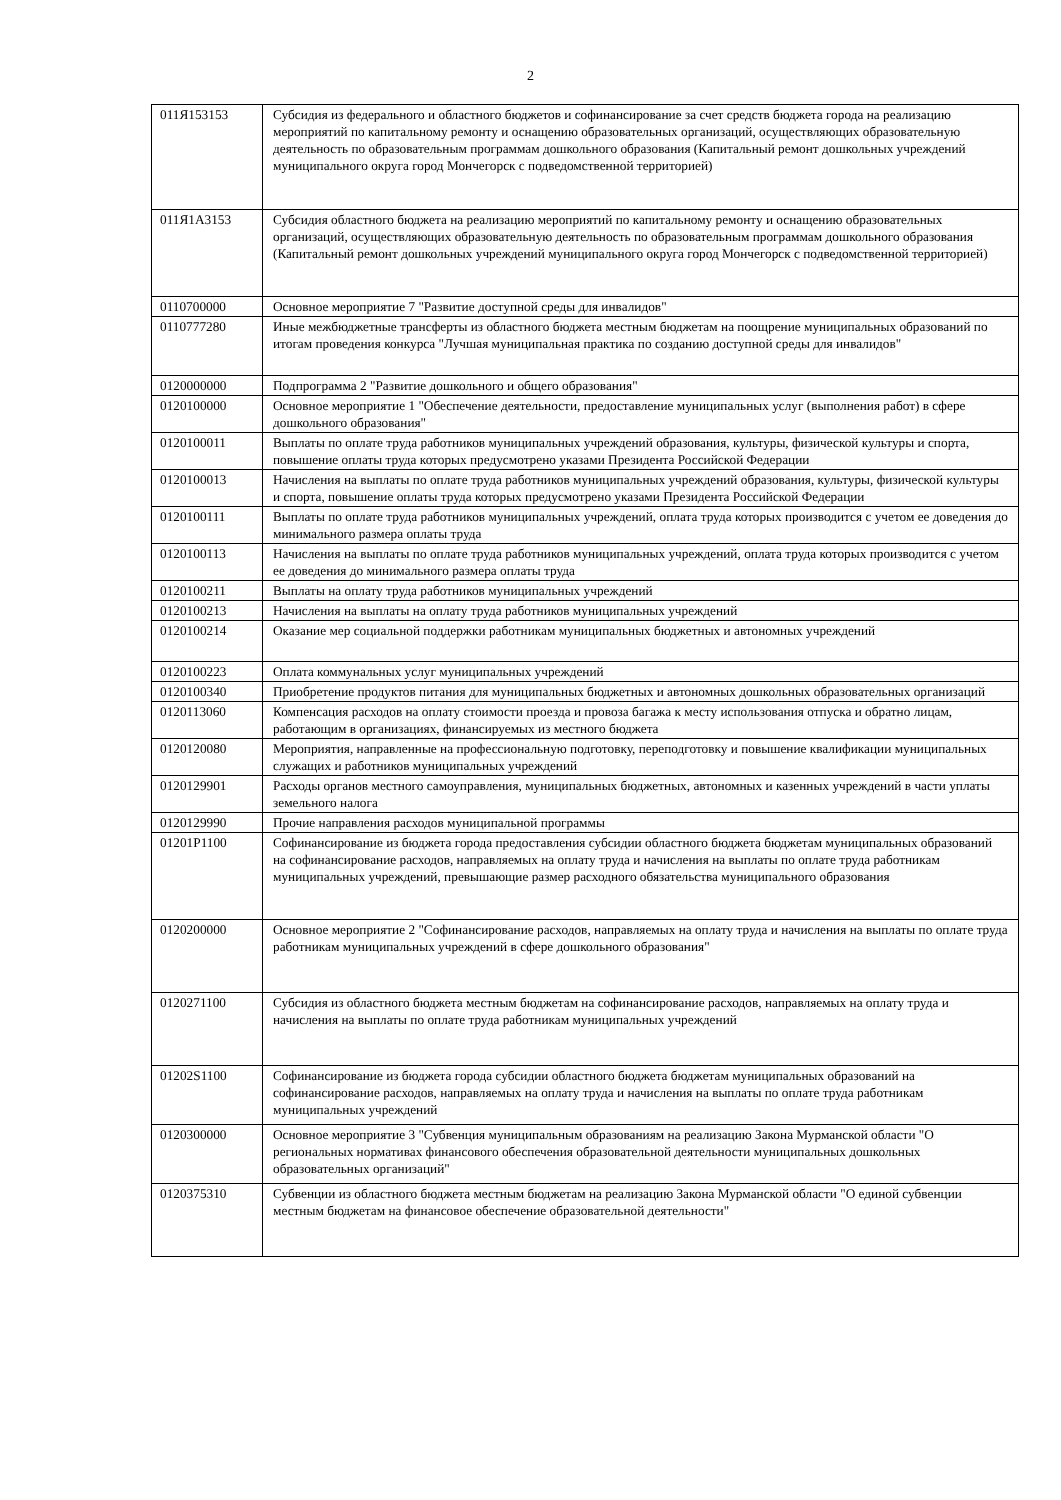2
| 011Я153153 | Субсидия из федерального и областного бюджетов и софинансирование за счет средств бюджета города на реализацию мероприятий по капитальному ремонту и оснащению образовательных организаций, осуществляющих образовательную деятельность по образовательным программам дошкольного образования (Капитальный ремонт дошкольных учреждений муниципального округа город Мончегорск с подведомственной территорией) |
| 011Я1А3153 | Субсидия областного бюджета на реализацию мероприятий по капитальному ремонту и оснащению образовательных организаций, осуществляющих образовательную деятельность по образовательным программам дошкольного образования (Капитальный ремонт дошкольных учреждений муниципального округа город Мончегорск с подведомственной территорией) |
| 0110700000 | Основное мероприятие 7 "Развитие доступной среды для инвалидов" |
| 0110777280 | Иные межбюджетные трансферты из областного бюджета местным бюджетам на поощрение муниципальных образований по итогам проведения конкурса "Лучшая муниципальная практика по созданию доступной среды для инвалидов" |
| 0120000000 | Подпрограмма 2 "Развитие дошкольного и общего образования" |
| 0120100000 | Основное мероприятие 1 "Обеспечение деятельности, предоставление муниципальных услуг (выполнения работ) в сфере дошкольного образования" |
| 0120100011 | Выплаты по оплате труда работников муниципальных учреждений образования, культуры, физической культуры и спорта, повышение оплаты труда которых предусмотрено указами Президента Российской Федерации |
| 0120100013 | Начисления на выплаты по оплате труда работников муниципальных учреждений образования, культуры, физической культуры и спорта, повышение оплаты труда которых предусмотрено указами Президента Российской Федерации |
| 0120100111 | Выплаты по оплате труда работников муниципальных учреждений, оплата труда которых производится с учетом ее доведения до минимального размера оплаты труда |
| 0120100113 | Начисления на выплаты по оплате труда работников муниципальных учреждений, оплата труда которых производится с учетом ее доведения до минимального размера оплаты труда |
| 0120100211 | Выплаты на оплату труда работников муниципальных учреждений |
| 0120100213 | Начисления на выплаты на оплату труда работников муниципальных учреждений |
| 0120100214 | Оказание мер социальной поддержки работникам муниципальных бюджетных и автономных учреждений |
| 0120100223 | Оплата коммунальных услуг муниципальных учреждений |
| 0120100340 | Приобретение продуктов питания для муниципальных бюджетных и автономных дошкольных образовательных организаций |
| 0120113060 | Компенсация расходов на оплату стоимости проезда и провоза багажа к месту использования отпуска и обратно лицам, работающим в организациях, финансируемых из местного бюджета |
| 0120120080 | Мероприятия, направленные на профессиональную подготовку, переподготовку и повышение квалификации муниципальных служащих и работников муниципальных учреждений |
| 0120129901 | Расходы органов местного самоуправления, муниципальных бюджетных, автономных и казенных учреждений в части уплаты земельного налога |
| 0120129990 | Прочие направления расходов муниципальной программы |
| 01201Р1100 | Софинансирование из бюджета города предоставления субсидии областного бюджета бюджетам муниципальных образований на софинансирование расходов, направляемых на оплату труда и начисления на выплаты по оплате труда работникам муниципальных учреждений, превышающие размер расходного обязательства муниципального образования |
| 0120200000 | Основное мероприятие 2 "Софинансирование расходов, направляемых на оплату труда и начисления на выплаты по оплате труда работникам муниципальных учреждений в сфере дошкольного образования" |
| 0120271100 | Субсидия из областного бюджета местным бюджетам на софинансирование расходов, направляемых на оплату труда и начисления на выплаты по оплате труда работникам муниципальных учреждений |
| 01202S1100 | Софинансирование из бюджета города субсидии областного бюджета бюджетам муниципальных образований на софинансирование расходов, направляемых на оплату труда и начисления на выплаты по оплате труда работникам муниципальных учреждений |
| 0120300000 | Основное мероприятие 3 "Субвенция муниципальным образованиям на реализацию Закона Мурманской области "О региональных нормативах финансового обеспечения образовательной деятельности муниципальных дошкольных образовательных организаций" |
| 0120375310 | Субвенции из областного бюджета местным бюджетам на реализацию Закона Мурманской области "О единой субвенции местным бюджетам на финансовое обеспечение образовательной деятельности" |